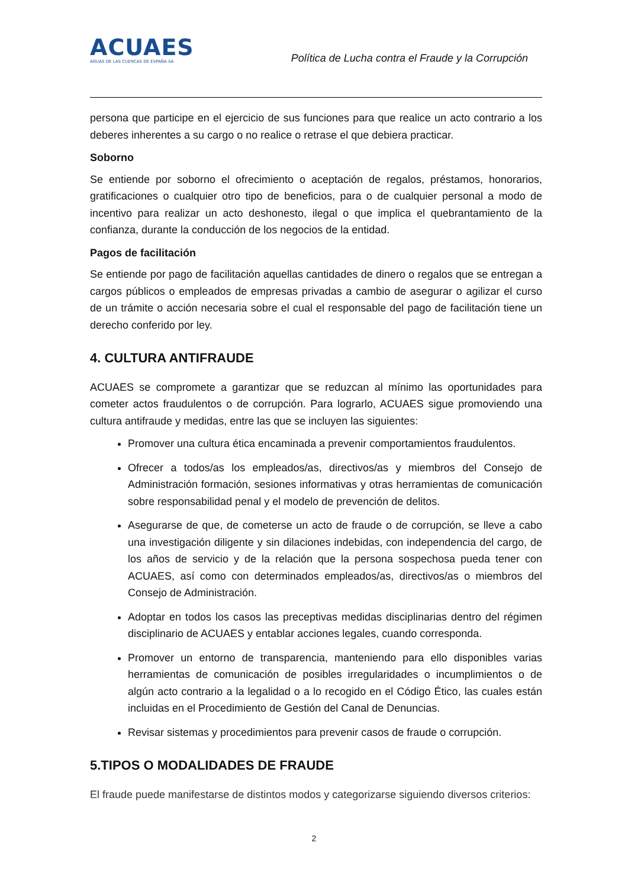ACUAES
AGUAS DE LAS CUENCAS DE ESPAÑA SA
Política de Lucha contra el Fraude y la Corrupción
persona que participe en el ejercicio de sus funciones para que realice un acto contrario a los deberes inherentes a su cargo o no realice o retrase el que debiera practicar.
Soborno
Se entiende por soborno el ofrecimiento o aceptación de regalos, préstamos, honorarios, gratificaciones o cualquier otro tipo de beneficios, para o de cualquier personal a modo de incentivo para realizar un acto deshonesto, ilegal o que implica el quebrantamiento de la confianza, durante la conducción de los negocios de la entidad.
Pagos de facilitación
Se entiende por pago de facilitación aquellas cantidades de dinero o regalos que se entregan a cargos públicos o empleados de empresas privadas a cambio de asegurar o agilizar el curso de un trámite o acción necesaria sobre el cual el responsable del pago de facilitación tiene un derecho conferido por ley.
4. CULTURA ANTIFRAUDE
ACUAES se compromete a garantizar que se reduzcan al mínimo las oportunidades para cometer actos fraudulentos o de corrupción. Para lograrlo, ACUAES sigue promoviendo una cultura antifraude y medidas, entre las que se incluyen las siguientes:
Promover una cultura ética encaminada a prevenir comportamientos fraudulentos.
Ofrecer a todos/as los empleados/as, directivos/as y miembros del Consejo de Administración formación, sesiones informativas y otras herramientas de comunicación sobre responsabilidad penal y el modelo de prevención de delitos.
Asegurarse de que, de cometerse un acto de fraude o de corrupción, se lleve a cabo una investigación diligente y sin dilaciones indebidas, con independencia del cargo, de los años de servicio y de la relación que la persona sospechosa pueda tener con ACUAES, así como con determinados empleados/as, directivos/as o miembros del Consejo de Administración.
Adoptar en todos los casos las preceptivas medidas disciplinarias dentro del régimen disciplinario de ACUAES y entablar acciones legales, cuando corresponda.
Promover un entorno de transparencia, manteniendo para ello disponibles varias herramientas de comunicación de posibles irregularidades o incumplimientos o de algún acto contrario a la legalidad o a lo recogido en el Código Ético, las cuales están incluidas en el Procedimiento de Gestión del Canal de Denuncias.
Revisar sistemas y procedimientos para prevenir casos de fraude o corrupción.
5.TIPOS O MODALIDADES DE FRAUDE
El fraude puede manifestarse de distintos modos y categorizarse siguiendo diversos criterios:
2